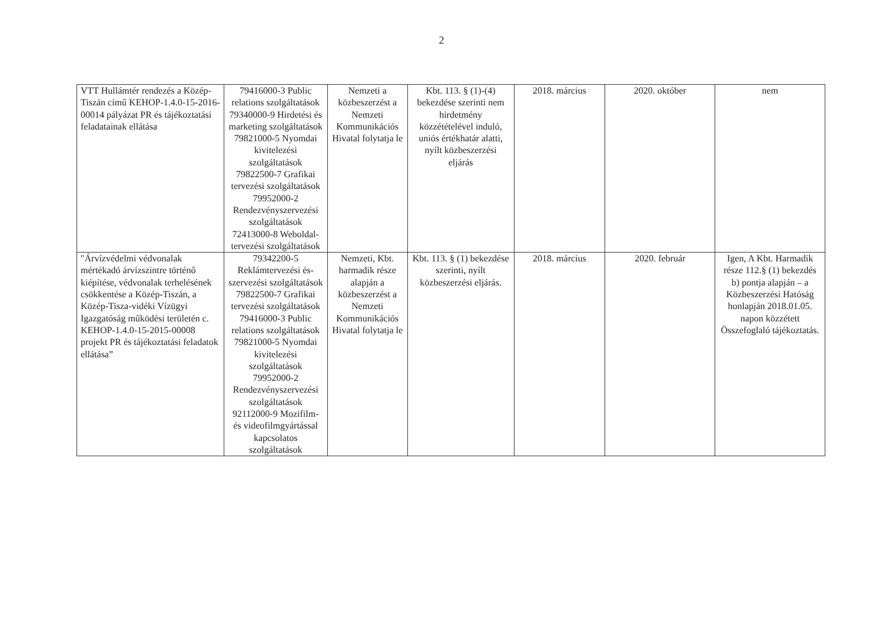2
| VTT Hullámtér rendezés a Közép-Tiszán című KEHOP-1.4.0-15-2016-00014 pályázat PR és tájékoztatási feladatainak ellátása | 79416000-3 Public relations szolgáltatások 79340000-9 Hirdetési és marketing szolgáltatások 79821000-5 Nyomdai kivitelezési szolgáltatások 79822500-7 Grafikai tervezési szolgáltatások 79952000-2 Rendezvényszervezési szolgáltatások 72413000-8 Weboldal-tervezési szolgáltatások | Nemzeti a közbeszerzést a Nemzeti Kommunikációs Hivatal folytatja le | Kbt. 113. § (1)-(4) bekezdése szerinti nem hirdetmény közzétételével induló, uniós értékhatár alatti, nyílt közbeszerzési eljárás | 2018. március | 2020. október | nem |
| "Árvízvédelmi védvonalak mértékadó árvízszintre történő kiépítése, védvonalak terhelésének csökkentése a Közép-Tiszán, a Közép-Tisza-vidéki Vízügyi Igazgatóság működési területén c. KEHOP-1.4.0-15-2015-00008 projekt PR és tájékoztatási feladatok ellátása” | 79342200-5 Reklámtervezési és-szervezési szolgáltatások 79822500-7 Grafikai tervezési szolgáltatások 79416000-3 Public relations szolgáltatások 79821000-5 Nyomdai kivitelezési szolgáltatások 79952000-2 Rendezvényszervezési szolgáltatások 92112000-9 Mozifilm- és videofilmgyártással kapcsolatos szolgáltatások | Nemzeti, Kbt. harmadik része alapján a közbeszerzést a Nemzeti Kommunikációs Hivatal folytatja le | Kbt. 113. § (1) bekezdése szerinti, nyílt közbeszerzési eljárás. | 2018. március | 2020. február | Igen, A Kbt. Harmadik része 112.§ (1) bekezdés b) pontja alapján – a Közbeszerzési Hatóság honlapján 2018.01.05. napon közzétett Összefoglaló tájékoztatás. |